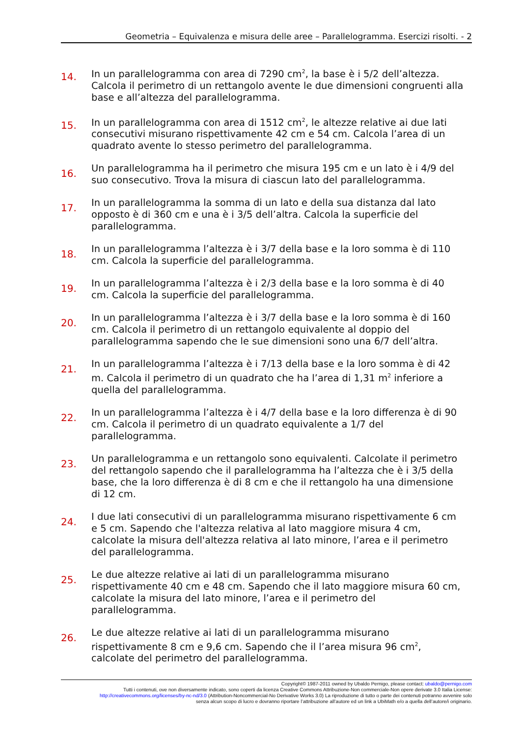Geometria – Equivalenza e misura delle aree – Parallelogramma. Esercizi risolti. - 2
14.
In un parallelogramma con area di 7290 cm<sup>2</sup>, la base è i 5/2 dell’altezza. Calcola il perimetro di un rettangolo avente le due dimensioni congruenti alla base e all’altezza del parallelogramma.
15.
In un parallelogramma con area di 1512 cm<sup>2</sup>, le altezze relative ai due lati consecutivi misurano rispettivamente 42 cm e 54 cm. Calcola l’area di un quadrato avente lo stesso perimetro del parallelogramma.
16.
Un parallelogramma ha il perimetro che misura 195 cm e un lato è i 4/9 del suo consecutivo. Trova la misura di ciascun lato del parallelogramma.
17.
In un parallelogramma la somma di un lato e della sua distanza dal lato opposto è di 360 cm e una è i 3/5 dell’altra. Calcola la superficie del parallelogramma.
18.
In un parallelogramma l’altezza è i 3/7 della base e la loro somma è di 110 cm. Calcola la superficie del parallelogramma.
19.
In un parallelogramma l’altezza è i 2/3 della base e la loro somma è di 40 cm. Calcola la superficie del parallelogramma.
20.
In un parallelogramma l’altezza è i 3/7 della base e la loro somma è di 160 cm. Calcola il perimetro di un rettangolo equivalente al doppio del parallelogramma sapendo che le sue dimensioni sono una 6/7 dell’altra.
21.
In un parallelogramma l’altezza è i 7/13 della base e la loro somma è di 42 m. Calcola il perimetro di un quadrato che ha l’area di 1,31 m<sup>2</sup> inferiore a quella del parallelogramma.
22.
In un parallelogramma l’altezza è i 4/7 della base e la loro differenza è di 90 cm. Calcola il perimetro di un quadrato equivalente a 1/7 del parallelogramma.
23.
Un parallelogramma e un rettangolo sono equivalenti. Calcolate il perimetro del rettangolo sapendo che il parallelogramma ha l’altezza che è i 3/5 della base, che la loro differenza è di 8 cm e che il rettangolo ha una dimensione di 12 cm.
24.
I due lati consecutivi di un parallelogramma misurano rispettivamente 6 cm e 5 cm. Sapendo che l'altezza relativa al lato maggiore misura 4 cm, calcolate la misura dell'altezza relativa al lato minore, l’area e il perimetro del parallelogramma.
25.
Le due altezze relative ai lati di un parallelogramma misurano rispettivamente 40 cm e 48 cm. Sapendo che il lato maggiore misura 60 cm, calcolate la misura del lato minore, l’area e il perimetro del parallelogramma.
26.
Le due altezze relative ai lati di un parallelogramma misurano rispettivamente 8 cm e 9,6 cm. Sapendo che il l’area misura 96 cm<sup>2</sup>, calcolate del perimetro del parallelogramma.
Copyright© 1987-2011 owned by Ubaldo Pernigo, please contact: ubaldo@pernigo.com
Tutti i contenuti, ove non diversamente indicato, sono coperti da licenza Creative Commons Attribuzione-Non commerciale-Non opere derivate 3.0 Italia License:
http://creativecommons.org/licenses/by-nc-nd/3.0 (Attribution-Noncommercial-No Derivative Works 3.0) La riproduzione di tutto o parte dei contenuti potranno avvenire solo
senza alcun scopo di lucro e dovranno riportare l’attribuzione all’autore ed un link a UbiMath e/o a quella dell’autore/i originario.